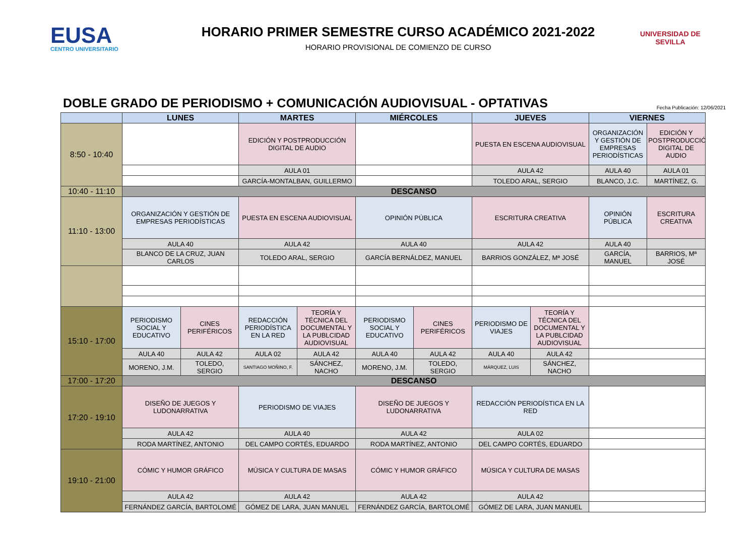EUSA
CENTRO UNIVERSITARIO
HORARIO PRIMER SEMESTRE CURSO ACADÉMICO 2021-2022
HORARIO PROVISIONAL DE COMIENZO DE CURSO
UNIVERSIDAD DE SEVILLA
DOBLE GRADO DE PERIODISMO + COMUNICACIÓN AUDIOVISUAL - OPTATIVAS
Fecha Publicación: 12/06/2021
| | LUNES | | MARTES | | MIÉRCOLES | | JUEVES | | VIERNES | |
| --- | --- | --- | --- | --- | --- | --- | --- | --- | --- | --- |
| 8:50 - 10:40 | | | EDICIÓN Y POSTPRODUCCIÓN DIGITAL DE AUDIO | | | | PUESTA EN ESCENA AUDIOVISUAL | | ORGANIZACIÓN Y GESTIÓN DE EMPRESAS PERIODÍSTICAS | EDICIÓN Y POSTPRODUCCIÓN DIGITAL DE AUDIO |
| | | | AULA 01 | | | | AULA 42 | | AULA 40 | AULA 01 |
| | | | GARCÍA-MONTALBAN, GUILLERMO | | | | TOLEDO ARAL, SERGIO | | BLANCO, J.C. | MARTÍNEZ, G. |
| 10:40 - 11:10 | DESCANSO | | | | | | | | | |
| 11:10 - 13:00 | ORGANIZACIÓN Y GESTIÓN DE EMPRESAS PERIODÍSTICAS | | PUESTA EN ESCENA AUDIOVISUAL | | OPINIÓN PÚBLICA | | ESCRITURA CREATIVA | | OPINIÓN PÚBLICA | ESCRITURA CREATIVA |
| | AULA 40 | | AULA 42 | | AULA 40 | | AULA 42 | | AULA 40 | |
| | BLANCO DE LA CRUZ, JUAN CARLOS | | TOLEDO ARAL, SERGIO | | GARCÍA BERNÁLDEZ, MANUEL | | BARRIOS GONZÁLEZ, Mª JOSÉ | | GARCÍA, MANUEL | BARRIOS, Mª JOSÉ |
| 15:10 - 17:00 | PERIODISMO SOCIAL Y EDUCATIVO | CINES PERIFÉRICOS | REDACCIÓN PERIODÍSTICA EN LA RED | TEORÍA Y TÉCNICA DEL DOCUMENTAL Y LA PUBLCIDAD AUDIOVISUAL | PERIODISMO SOCIAL Y EDUCATIVO | CINES PERIFÉRICOS | PERIODISMO DE VIAJES | TEORÍA Y TÉCNICA DEL DOCUMENTAL Y LA PUBLCIDAD AUDIOVISUAL | | |
| | AULA 40 | AULA 42 | AULA 02 | AULA 42 | AULA 40 | AULA 42 | AULA 40 | AULA 42 | | |
| | MORENO, J.M. | TOLEDO, SERGIO | SANTIAGO MOÑINO, F. | SÁNCHEZ, NACHO | MORENO, J.M. | TOLEDO, SERGIO | MÁRQUEZ, LUIS | SÁNCHEZ, NACHO | | |
| 17:00 - 17:20 | DESCANSO | | | | | | | | | |
| 17:20 - 19:10 | DISEÑO DE JUEGOS Y LUDONARRATIVA | | PERIODISMO DE VIAJES | | DISEÑO DE JUEGOS Y LUDONARRATIVA | | REDACCIÓN PERIODÍSTICA EN LA RED | | | |
| | AULA 42 | | AULA 40 | | AULA 42 | | AULA 02 | | | |
| | RODA MARTÍNEZ, ANTONIO | | DEL CAMPO CORTÉS, EDUARDO | | RODA MARTÍNEZ, ANTONIO | | DEL CAMPO CORTÉS, EDUARDO | | | |
| 19:10 - 21:00 | CÓMIC Y HUMOR GRÁFICO | | MÚSICA Y CULTURA DE MASAS | | CÓMIC Y HUMOR GRÁFICO | | MÚSICA Y CULTURA DE MASAS | | | |
| | AULA 42 | | AULA 42 | | AULA 42 | | AULA 42 | | | |
| | FERNÁNDEZ GARCÍA, BARTOLOMÉ | | GÓMEZ DE LARA, JUAN MANUEL | | FERNÁNDEZ GARCÍA, BARTOLOMÉ | | GÓMEZ DE LARA, JUAN MANUEL | | | |